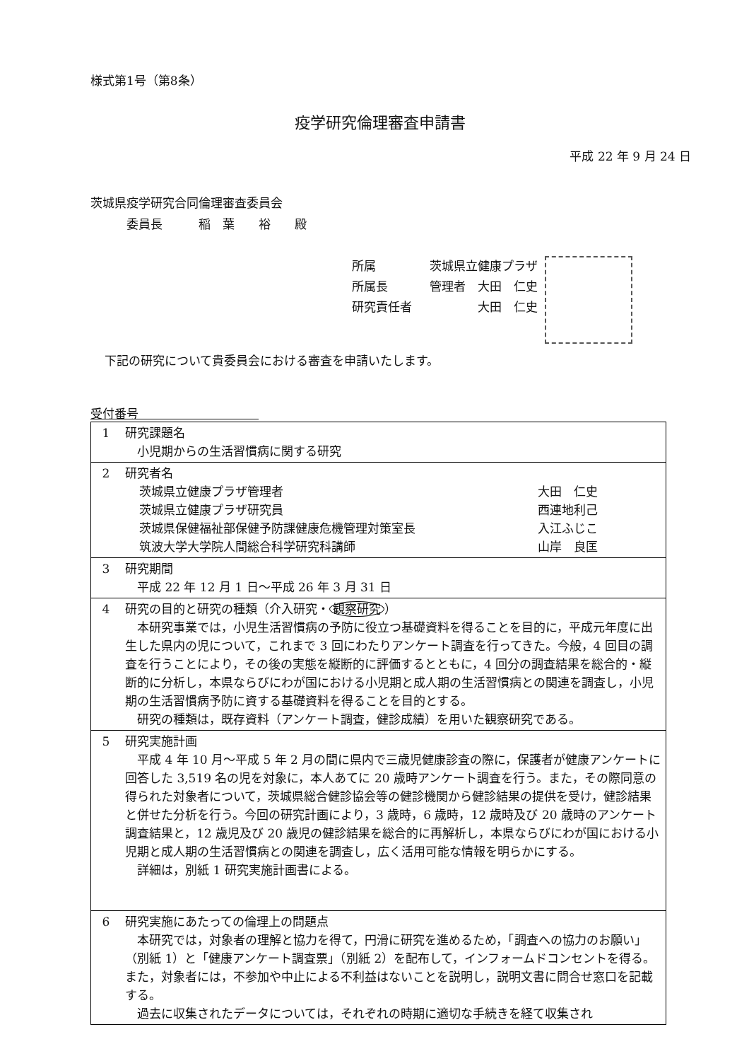様式第1号（第8条）
疫学研究倫理審査申請書
平成 22 年 9 月 24 日
茨城県疫学研究合同倫理審査委員会
　　　委員長　　　稲　葉　　裕　　殿
所属 茨城県立健康プラザ
所属長 管理者　大田　仁史
研究責任者　　　　大田　仁史
下記の研究について貴委員会における審査を申請いたします。
受付番号　　　　　　　　　　
| 1 | 研究課題名 小児期からの生活習慣病に関する研究 |
| 2 | 研究者名 茨城県立健康プラザ管理者 大田 仁史 茨城県立健康プラザ研究員 西連地利己 茨城県保健福祉部保健予防課健康危機管理対策室長 入江ふじこ 筑波大学大学院人間総合科学研究科講師 山岸 良匡 |
| 3 | 研究期間 平成 22 年 12 月 1 日～平成 26 年 3 月 31 日 |
| 4 | 研究の目的と研究の種類（介入研究・ 観察研究 ） 本研究事業では，小児生活習慣病の予防に役立つ基礎資料を得ることを目的に，平成元年度に出生した県内の児について，これまで 3 回にわたりアンケート調査を行ってきた。今般，4 回目の調査を行うことにより，その後の実態を縦断的に評価するとともに，4 回分の調査結果を総合的・縦断的に分析し，本県ならびにわが国における小児期と成人期の生活習慣病との関連を調査し，小児期の生活習慣病予防に資する基礎資料を得ることを目的とする。 研究の種類は，既存資料（アンケート調査，健診成績）を用いた観察研究である。 |
| 5 | 研究実施計画 平成 4 年 10 月～平成 5 年 2 月の間に県内で三歳児健康診査の際に，保護者が健康アンケートに回答した 3,519 名の児を対象に，本人あてに 20 歳時アンケート調査を行う。また，その際同意の得られた対象者について，茨城県総合健診協会等の健診機関から健診結果の提供を受け，健診結果と併せた分析を行う。今回の研究計画により，3 歳時，6 歳時，12 歳時及び 20 歳時のアンケート調査結果と，12 歳児及び 20 歳児の健診結果を総合的に再解析し，本県ならびにわが国における小児期と成人期の生活習慣病との関連を調査し，広く活用可能な情報を明らかにする。 詳細は，別紙 1 研究実施計画書による。 |
| 6 | 研究実施にあたっての倫理上の問題点 本研究では，対象者の理解と協力を得て，円滑に研究を進めるため，「調査への協力のお願い」（別紙 1）と「健康アンケート調査票」（別紙 2）を配布して，インフォームドコンセントを得る。また，対象者には，不参加や中止による不利益はないことを説明し，説明文書に問合せ窓口を記載する。 過去に収集されたデータについては，それぞれの時期に適切な手続きを経て収集され |